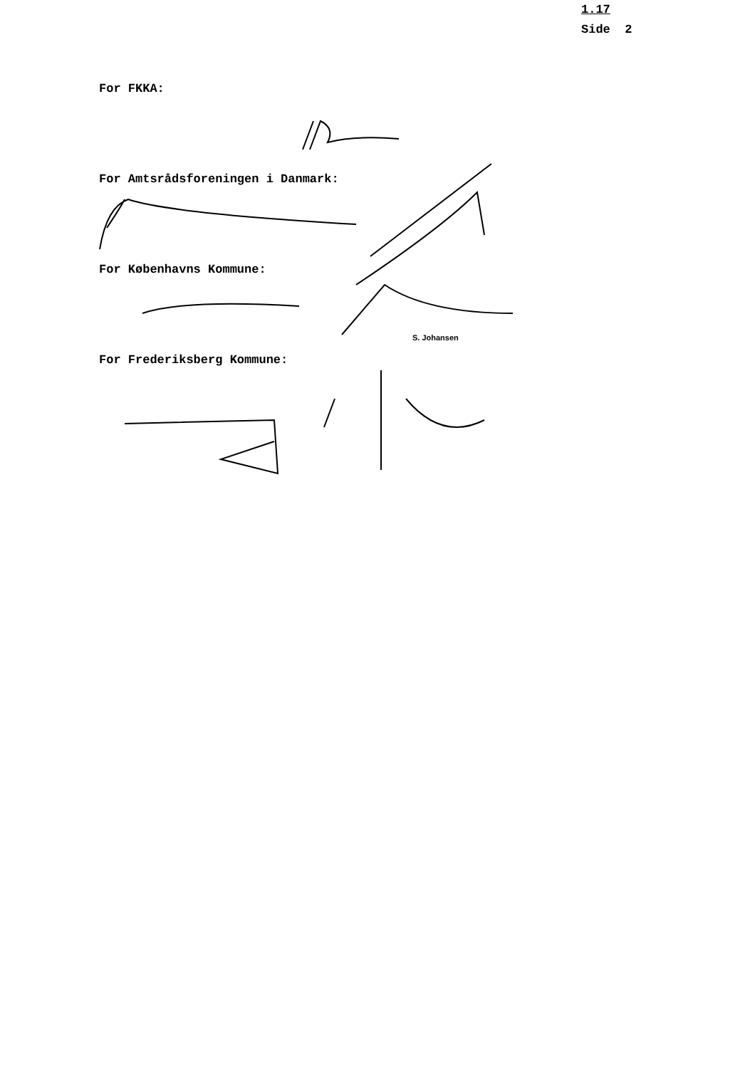1.17
Side 2
For FKKA:
For Amtsrådsforeningen i Danmark:
For Københavns Kommune:
S. Johansen
For Frederiksberg Kommune: